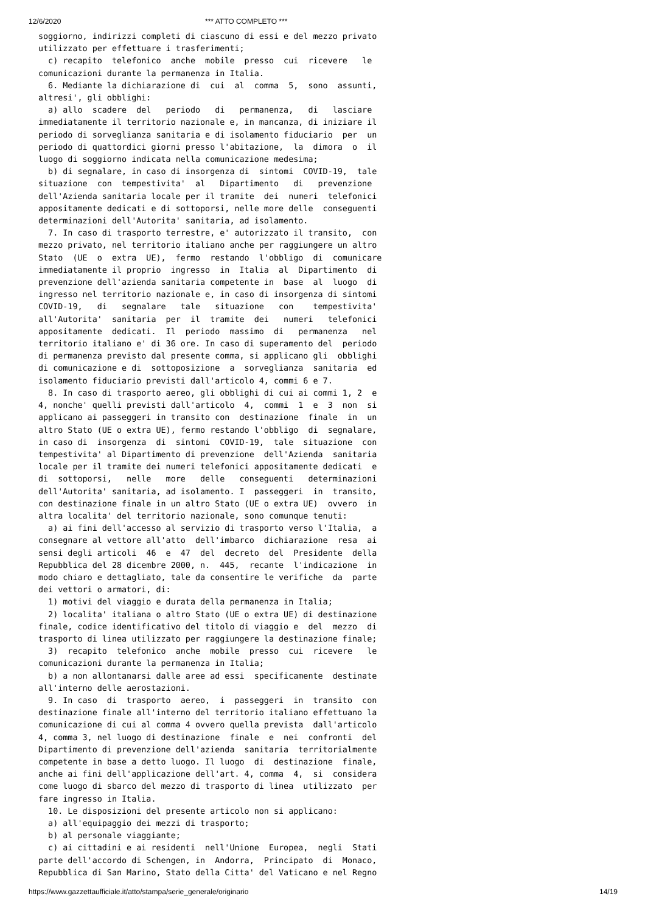12/6/2020 *** ATTO COMPLETO ***
soggiorno, indirizzi completi di ciascuno di essi e del mezzo privato
utilizzato per effettuare i trasferimenti;
  c) recapito  telefonico  anche  mobile  presso  cui  ricevere   le
comunicazioni durante la permanenza in Italia.
  6. Mediante la dichiarazione di  cui  al  comma  5,  sono  assunti,
altresi', gli obblighi:
  a) allo  scadere  del   periodo   di   permanenza,   di   lasciare
immediatamente il territorio nazionale e, in mancanza, di iniziare il
periodo di sorveglianza sanitaria e di isolamento fiduciario  per  un
periodo di quattordici giorni presso l'abitazione,  la  dimora  o  il
luogo di soggiorno indicata nella comunicazione medesima;
  b) di segnalare, in caso di insorgenza di  sintomi  COVID-19,  tale
situazione  con  tempestivita'  al   Dipartimento   di   prevenzione
dell'Azienda sanitaria locale per il tramite  dei  numeri  telefonici
appositamente dedicati e di sottoporsi, nelle more delle  conseguenti
determinazioni dell'Autorita' sanitaria, ad isolamento.
  7. In caso di trasporto terrestre, e' autorizzato il transito,  con
mezzo privato, nel territorio italiano anche per raggiungere un altro
Stato  (UE  o  extra  UE),  fermo  restando  l'obbligo  di  comunicare
immediatamente il proprio  ingresso  in  Italia  al  Dipartimento  di
prevenzione dell'azienda sanitaria competente in  base  al  luogo  di
ingresso nel territorio nazionale e, in caso di insorgenza di sintomi
COVID-19,   di   segnalare   tale   situazione   con    tempestivita'
all'Autorita'  sanitaria  per  il  tramite  dei   numeri   telefonici
appositamente  dedicati.  Il  periodo  massimo  di   permanenza   nel
territorio italiano e' di 36 ore. In caso di superamento del  periodo
di permanenza previsto dal presente comma, si applicano gli  obblighi
di comunicazione e di  sottoposizione  a  sorveglianza  sanitaria  ed
isolamento fiduciario previsti dall'articolo 4, commi 6 e 7.
  8. In caso di trasporto aereo, gli obblighi di cui ai commi 1, 2  e
4, nonche' quelli previsti dall'articolo  4,  commi  1  e  3  non  si
applicano ai passeggeri in transito con  destinazione  finale  in  un
altro Stato (UE o extra UE), fermo restando l'obbligo  di  segnalare,
in caso di  insorgenza  di  sintomi  COVID-19,  tale  situazione  con
tempestivita' al Dipartimento di prevenzione  dell'Azienda  sanitaria
locale per il tramite dei numeri telefonici appositamente dedicati  e
di  sottoporsi,   nelle   more   delle   conseguenti   determinazioni
dell'Autorita' sanitaria, ad isolamento. I  passeggeri  in  transito,
con destinazione finale in un altro Stato (UE o extra UE)  ovvero  in
altra localita' del territorio nazionale, sono comunque tenuti:
  a) ai fini dell'accesso al servizio di trasporto verso l'Italia,  a
consegnare al vettore all'atto  dell'imbarco  dichiarazione  resa  ai
sensi degli articoli  46  e  47  del  decreto  del  Presidente  della
Repubblica del 28 dicembre 2000, n.  445,  recante  l'indicazione  in
modo chiaro e dettagliato, tale da consentire le verifiche  da  parte
dei vettori o armatori, di:
  1) motivi del viaggio e durata della permanenza in Italia;
  2) localita' italiana o altro Stato (UE o extra UE) di destinazione
finale, codice identificativo del titolo di viaggio e  del  mezzo  di
trasporto di linea utilizzato per raggiungere la destinazione finale;
  3)  recapito  telefonico  anche  mobile  presso  cui  ricevere   le
comunicazioni durante la permanenza in Italia;
  b) a non allontanarsi dalle aree ad essi  specificamente  destinate
all'interno delle aerostazioni.
  9. In caso  di  trasporto  aereo,  i  passeggeri  in  transito  con
destinazione finale all'interno del territorio italiano effettuano la
comunicazione di cui al comma 4 ovvero quella prevista  dall'articolo
4, comma 3, nel luogo di destinazione  finale  e  nei  confronti  del
Dipartimento di prevenzione dell'azienda  sanitaria  territorialmente
competente in base a detto luogo. Il luogo  di  destinazione  finale,
anche ai fini dell'applicazione dell'art. 4, comma  4,  si  considera
come luogo di sbarco del mezzo di trasporto di linea  utilizzato  per
fare ingresso in Italia.
  10. Le disposizioni del presente articolo non si applicano:
  a) all'equipaggio dei mezzi di trasporto;
  b) al personale viaggiante;
  c) ai cittadini e ai residenti  nell'Unione  Europea,  negli  Stati
parte dell'accordo di Schengen, in  Andorra,  Principato  di  Monaco,
Repubblica di San Marino, Stato della Citta' del Vaticano e nel Regno
https://www.gazzettaufficiale.it/atto/stampa/serie_generale/originario 14/19